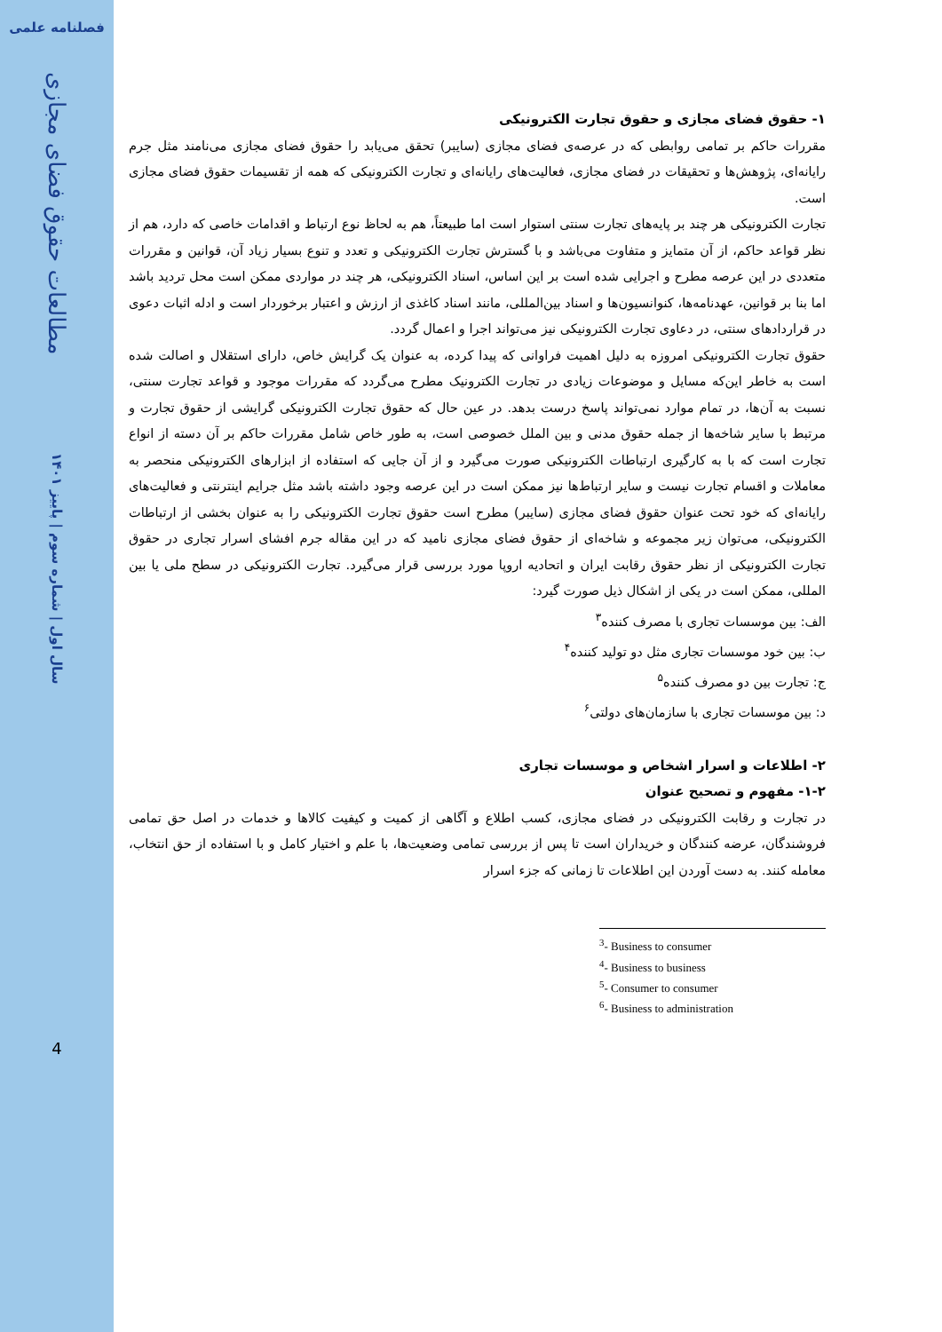فصلنامه علمی
مطالعات حقوق فضای مجازی
سال اول | شماره سوم | پاییز ۱۴۰۱
4
۱- حقوق فضای مجازی و حقوق تجارت الکترونیکی
مقررات حاکم بر تمامی روابطی که در عرصه‌ی فضای مجازی (سایبر) تحقق می‌یابد را حقوق فضای مجازی می‌نامند مثل جرم رایانه‌ای، پژوهش‌ها و تحقیقات در فضای مجازی، فعالیت‌های رایانه‌ای و تجارت الکترونیکی که همه از تقسیمات حقوق فضای مجازی است.
تجارت الکترونیکی هر چند بر پایه‌های تجارت سنتی استوار است اما طبیعتاً، هم به لحاظ نوع ارتباط و اقدامات خاصی که دارد، هم از نظر قواعد حاکم، از آن متمایز و متفاوت می‌باشد و با گسترش تجارت الکترونیکی و تعدد و تنوع بسیار زیاد آن، قوانین و مقررات متعددی در این عرصه مطرح و اجرایی شده است بر این اساس، اسناد الکترونیکی، هر چند در مواردی ممکن است محل تردید باشد اما بنا بر قوانین، عهدنامه‌ها، کنوانسیون‌ها و اسناد بین‌المللی، مانند اسناد کاغذی از ارزش و اعتبار برخوردار است و ادله اثبات دعوی در قراردادهای سنتی، در دعاوی تجارت الکترونیکی نیز می‌تواند اجرا و اعمال گردد.
حقوق تجارت الکترونیکی امروزه به دلیل اهمیت فراوانی که پیدا کرده، به عنوان یک گرایش خاص، دارای استقلال و اصالت شده است به خاطر این‌که مسایل و موضوعات زیادی در تجارت الکترونیک مطرح می‌گردد که مقررات موجود و قواعد تجارت سنتی، نسبت به آن‌ها، در تمام موارد نمی‌تواند پاسخ درست بدهد. در عین حال که حقوق تجارت الکترونیکی گرایشی از حقوق تجارت و مرتبط با سایر شاخه‌ها از جمله حقوق مدنی و بین الملل خصوصی است، به طور خاص شامل مقررات حاکم بر آن دسته از انواع تجارت است که با به کارگیری ارتباطات الکترونیکی صورت می‌گیرد و از آن جایی که استفاده از ابزارهای الکترونیکی منحصر به معاملات و اقسام تجارت نیست و سایر ارتباط‌ها نیز ممکن است در این عرصه وجود داشته باشد مثل جرایم اینترنتی و فعالیت‌های رایانه‌ای که خود تحت عنوان حقوق فضای مجازی (سایبر) مطرح است حقوق تجارت الکترونیکی را به عنوان بخشی از ارتباطات الکترونیکی، می‌توان زیر مجموعه و شاخه‌ای از حقوق فضای مجازی نامید که در این مقاله جرم افشای اسرار تجاری در حقوق تجارت الکترونیکی از نظر حقوق رقابت ایران و اتحادیه اروپا مورد بررسی قرار می‌گیرد. تجارت الکترونیکی در سطح ملی یا بین المللی، ممکن است در یکی از اشکال ذیل صورت گیرد:
الف: بین موسسات تجاری با مصرف کننده<sup>۳</sup>
ب: بین خود موسسات تجاری مثل دو تولید کننده<sup>۴</sup>
ج: تجارت بین دو مصرف کننده<sup>۵</sup>
د: بین موسسات تجاری با سازمان‌های دولتی<sup>۶</sup>
۲- اطلاعات و اسرار اشخاص و موسسات تجاری
۱-۲- مفهوم و تصحیح عنوان
در تجارت و رقابت الکترونیکی در فضای مجازی، کسب اطلاع و آگاهی از کمیت و کیفیت کالاها و خدمات در اصل حق تمامی فروشندگان، عرضه کنندگان و خریداران است تا پس از بررسی تمامی وضعیت‌ها، با علم و اختیار کامل و با استفاده از حق انتخاب، معامله کنند. به دست آوردن این اطلاعات تا زمانی که جزء اسرار
<sup>3</sup>- Business to consumer
<sup>4</sup>- Business to business
<sup>5</sup>- Consumer to consumer
<sup>6</sup>- Business to administration